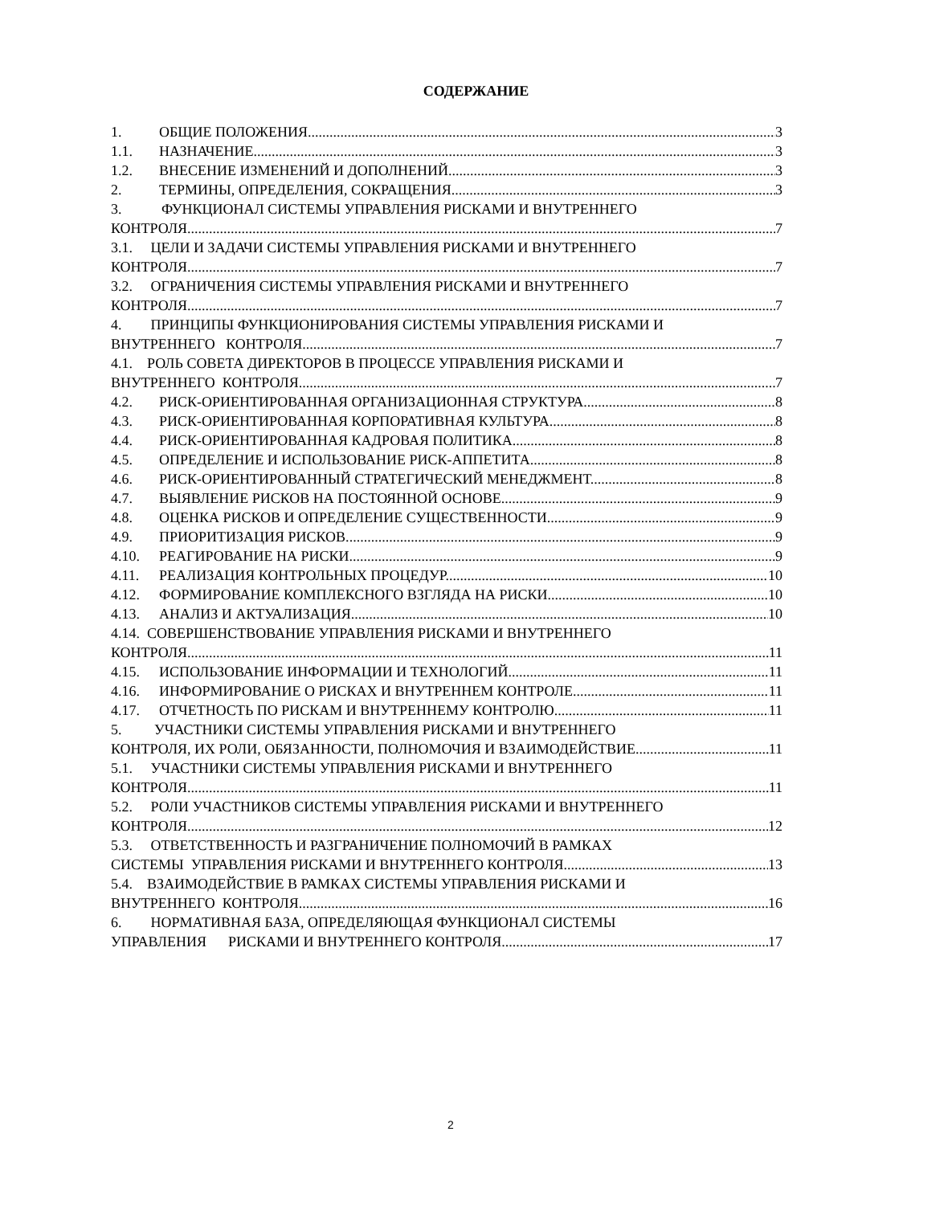СОДЕРЖАНИЕ
1. ОБЩИЕ ПОЛОЖЕНИЯ. 3
1.1. НАЗНАЧЕНИЕ. 3
1.2. ВНЕСЕНИЕ ИЗМЕНЕНИЙ И ДОПОЛНЕНИЙ. 3
2. ТЕРМИНЫ, ОПРЕДЕЛЕНИЯ, СОКРАЩЕНИЯ. 3
3. ФУНКЦИОНАЛ СИСТЕМЫ УПРАВЛЕНИЯ РИСКАМИ И ВНУТРЕННЕГО
КОНТРОЛЯ. 7
3.1. ЦЕЛИ И ЗАДАЧИ СИСТЕМЫ УПРАВЛЕНИЯ РИСКАМИ И ВНУТРЕННЕГО
КОНТРОЛЯ. 7
3.2. ОГРАНИЧЕНИЯ СИСТЕМЫ УПРАВЛЕНИЯ РИСКАМИ И ВНУТРЕННЕГО
КОНТРОЛЯ. 7
4. ПРИНЦИПЫ ФУНКЦИОНИРОВАНИЯ СИСТЕМЫ УПРАВЛЕНИЯ РИСКАМИ И
ВНУТРЕННЕГО КОНТРОЛЯ. 7
4.1. РОЛЬ СОВЕТА ДИРЕКТОРОВ В ПРОЦЕССЕ УПРАВЛЕНИЯ РИСКАМИ И
ВНУТРЕННЕГО КОНТРОЛЯ. 7
4.2. РИСК-ОРИЕНТИРОВАННАЯ ОРГАНИЗАЦИОННАЯ СТРУКТУРА. 8
4.3. РИСК-ОРИЕНТИРОВАННАЯ КОРПОРАТИВНАЯ КУЛЬТУРА. 8
4.4. РИСК-ОРИЕНТИРОВАННАЯ КАДРОВАЯ ПОЛИТИКА. 8
4.5. ОПРЕДЕЛЕНИЕ И ИСПОЛЬЗОВАНИЕ РИСК-АППЕТИТА. 8
4.6. РИСК-ОРИЕНТИРОВАННЫЙ СТРАТЕГИЧЕСКИЙ МЕНЕДЖМЕНТ. 8
4.7. ВЫЯВЛЕНИЕ РИСКОВ НА ПОСТОЯННОЙ ОСНОВЕ. 9
4.8. ОЦЕНКА РИСКОВ И ОПРЕДЕЛЕНИЕ СУЩЕСТВЕННОСТИ. 9
4.9. ПРИОРИТИЗАЦИЯ РИСКОВ. 9
4.10. РЕАГИРОВАНИЕ НА РИСКИ. 9
4.11. РЕАЛИЗАЦИЯ КОНТРОЛЬНЫХ ПРОЦЕДУР. 10
4.12. ФОРМИРОВАНИЕ КОМПЛЕКСНОГО ВЗГЛЯДА НА РИСКИ. 10
4.13. АНАЛИЗ И АКТУАЛИЗАЦИЯ. 10
4.14. СОВЕРШЕНСТВОВАНИЕ УПРАВЛЕНИЯ РИСКАМИ И ВНУТРЕННЕГО
КОНТРОЛЯ. 11
4.15. ИСПОЛЬЗОВАНИЕ ИНФОРМАЦИИ И ТЕХНОЛОГИЙ. 11
4.16. ИНФОРМИРОВАНИЕ О РИСКАХ И ВНУТРЕННЕМ КОНТРОЛЕ. 11
4.17. ОТЧЕТНОСТЬ ПО РИСКАМ И ВНУТРЕННЕМУ КОНТРОЛЮ. 11
5. УЧАСТНИКИ СИСТЕМЫ УПРАВЛЕНИЯ РИСКАМИ И ВНУТРЕННЕГО
КОНТРОЛЯ, ИХ РОЛИ, ОБЯЗАННОСТИ, ПОЛНОМОЧИЯ И ВЗАИМОДЕЙСТВИЕ. 11
5.1. УЧАСТНИКИ СИСТЕМЫ УПРАВЛЕНИЯ РИСКАМИ И ВНУТРЕННЕГО
КОНТРОЛЯ. 11
5.2. РОЛИ УЧАСТНИКОВ СИСТЕМЫ УПРАВЛЕНИЯ РИСКАМИ И ВНУТРЕННЕГО
КОНТРОЛЯ. 12
5.3. ОТВЕТСТВЕННОСТЬ И РАЗГРАНИЧЕНИЕ ПОЛНОМОЧИЙ В РАМКАХ
СИСТЕМЫ УПРАВЛЕНИЯ РИСКАМИ И ВНУТРЕННЕГО КОНТРОЛЯ. 13
5.4. ВЗАИМОДЕЙСТВИЕ В РАМКАХ СИСТЕМЫ УПРАВЛЕНИЯ РИСКАМИ И
ВНУТРЕННЕГО КОНТРОЛЯ. 16
6. НОРМАТИВНАЯ БАЗА, ОПРЕДЕЛЯЮЩАЯ ФУНКЦИОНАЛ СИСТЕМЫ
УПРАВЛЕНИЯ РИСКАМИ И ВНУТРЕННЕГО КОНТРОЛЯ. 17
2